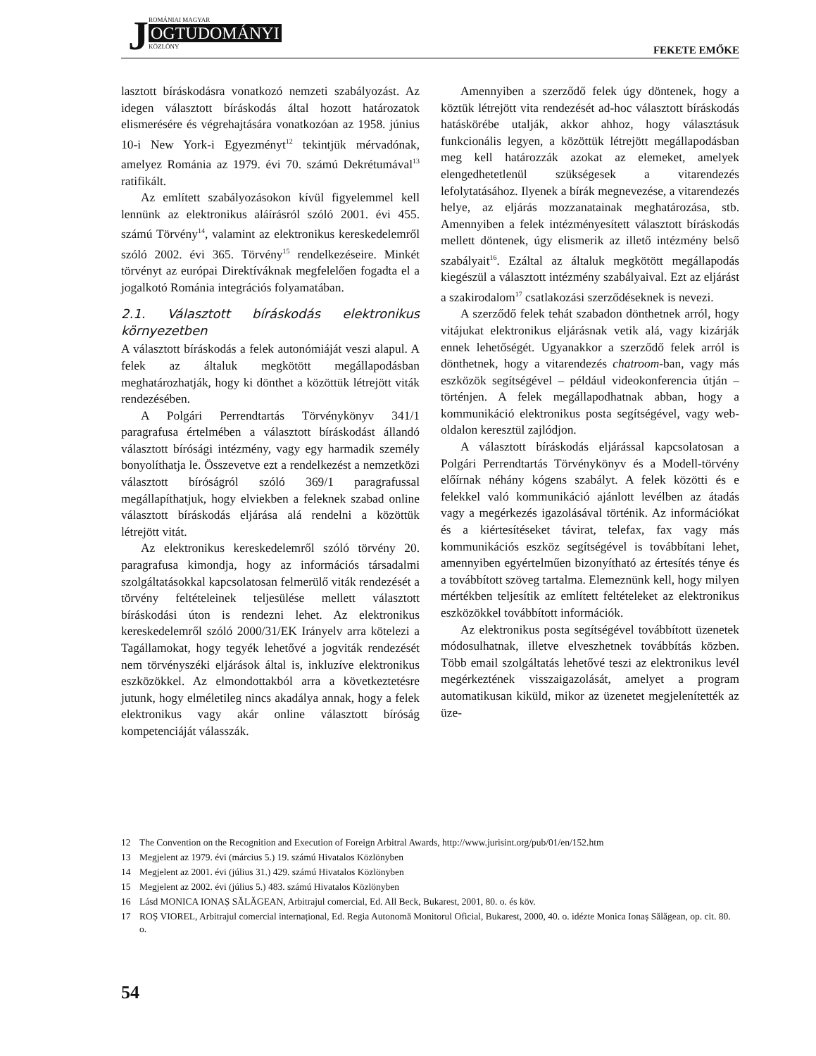JROMÁNIAI MAGYAR
OGTUDOMÁNYI
KÖZLÖNY
FEKETE EMŐKE
lasztott bíráskodásra vonatkozó nemzeti szabályozást. Az idegen választott bíráskodás által hozott határozatok elismerésére és végrehajtására vonatkozóan az 1958. június 10-i New York-i Egyezményt<sup>12</sup> tekintjük mérvadónak, amelyez Románia az 1979. évi 70. számú Dekrétumával<sup>13</sup> ratifikált.
Az említett szabályozásokon kívül figyelemmel kell lennünk az elektronikus aláírásról szóló 2001. évi 455. számú Törvény<sup>14</sup>, valamint az elektronikus kereskedelemről szóló 2002. évi 365. Törvény<sup>15</sup> rendelkezéseire. Minkét törvényt az európai Direktíváknak megfelelően fogadta el a jogalkotó Románia integrációs folyamatában.
2.1. Választott bíráskodás elektronikus környezetben
A választott bíráskodás a felek autonómiáját veszi alapul. A felek az általuk megkötött megállapodásban meghatározhatják, hogy ki dönthet a közöttük létrejött viták rendezésében.
A Polgári Perrendtartás Törvénykönyv 341/1 paragrafusa értelmében a választott bíráskodást állandó választott bírósági intézmény, vagy egy harmadik személy bonyolíthatja le. Összevetve ezt a rendelkezést a nemzetközi választott bíróságról szóló 369/1 paragrafussal megállapíthatjuk, hogy elviekben a feleknek szabad online választott bíráskodás eljárása alá rendelni a közöttük létrejött vitát.
Az elektronikus kereskedelemről szóló törvény 20. paragrafusa kimondja, hogy az információs társadalmi szolgáltatásokkal kapcsolatosan felmerülő viták rendezését a törvény feltételeinek teljesülése mellett választott bíráskodási úton is rendezni lehet. Az elektronikus kereskedelemről szóló 2000/31/EK Irányelv arra kötelezi a Tagállamokat, hogy tegyék lehetővé a jogviták rendezését nem törvényszéki eljárások által is, inkluzíve elektronikus eszközökkel. Az elmondottakból arra a következtetésre jutunk, hogy elméletileg nincs akadálya annak, hogy a felek elektronikus vagy akár online választott bíróság kompetenciáját válasszák.
Amennyiben a szerződő felek úgy döntenek, hogy a köztük létrejött vita rendezését ad-hoc választott bíráskodás hatáskörébe utalják, akkor ahhoz, hogy választásuk funkcionális legyen, a közöttük létrejött megállapodásban meg kell határozzák azokat az elemeket, amelyek elengedhetetlenül szükségesek a vitarendezés lefolytatásához. Ilyenek a bírák megnevezése, a vitarendezés helye, az eljárás mozzanatainak meghatározása, stb. Amennyiben a felek intézményesített választott bíráskodás mellett döntenek, úgy elismerik az illető intézmény belső szabályait<sup>16</sup>. Ezáltal az általuk megkötött megállapodás kiegészül a választott intézmény szabályaival. Ezt az eljárást a szakirodalom<sup>17</sup> csatlakozási szerződéseknek is nevezi.
A szerződő felek tehát szabadon dönthetnek arról, hogy vitájukat elektronikus eljárásnak vetik alá, vagy kizárják ennek lehetőségét. Ugyanakkor a szerződő felek arról is dönthetnek, hogy a vitarendezés chatroom-ban, vagy más eszközök segítségével – például videokonferencia útján – történjen. A felek megállapodhatnak abban, hogy a kommunikáció elektronikus posta segítségével, vagy web-oldalon keresztül zajlódjon.
A választott bíráskodás eljárással kapcsolatosan a Polgári Perrendtartás Törvénykönyv és a Modell-törvény előírnak néhány kógens szabályt. A felek közötti és e felekkel való kommunikáció ajánlott levélben az átadás vagy a megérkezés igazolásával történik. Az információkat és a kiértesítéseket távirat, telefax, fax vagy más kommunikációs eszköz segítségével is továbbítani lehet, amennyiben egyértelműen bizonyítható az értesítés ténye és a továbbított szöveg tartalma. Elemeznünk kell, hogy milyen mértékben teljesítik az említett feltételeket az elektronikus eszközökkel továbbított információk.
Az elektronikus posta segítségével továbbított üzenetek módosulhatnak, illetve elveszhetnek továbbítás közben. Több email szolgáltatás lehetővé teszi az elektronikus levél megérkeztének visszaigazolását, amelyet a program automatikusan kiküld, mikor az üzenetet megjelenítették az üze-
12 The Convention on the Recognition and Execution of Foreign Arbitral Awards, http://www.jurisint.org/pub/01/en/152.htm
13 Megjelent az 1979. évi (március 5.) 19. számú Hivatalos Közlönyben
14 Megjelent az 2001. évi (július 31.) 429. számú Hivatalos Közlönyben
15 Megjelent az 2002. évi (július 5.) 483. számú Hivatalos Közlönyben
16 Lásd MONICA IONAȘ SĂLĂGEAN, Arbitrajul comercial, Ed. All Beck, Bukarest, 2001, 80. o. és köv.
17 ROȘ VIOREL, Arbitrajul comercial internațional, Ed. Regia Autonomă Monitorul Oficial, Bukarest, 2000, 40. o. idézte Monica Ionaș Sălăgean, op. cit. 80. o.
54